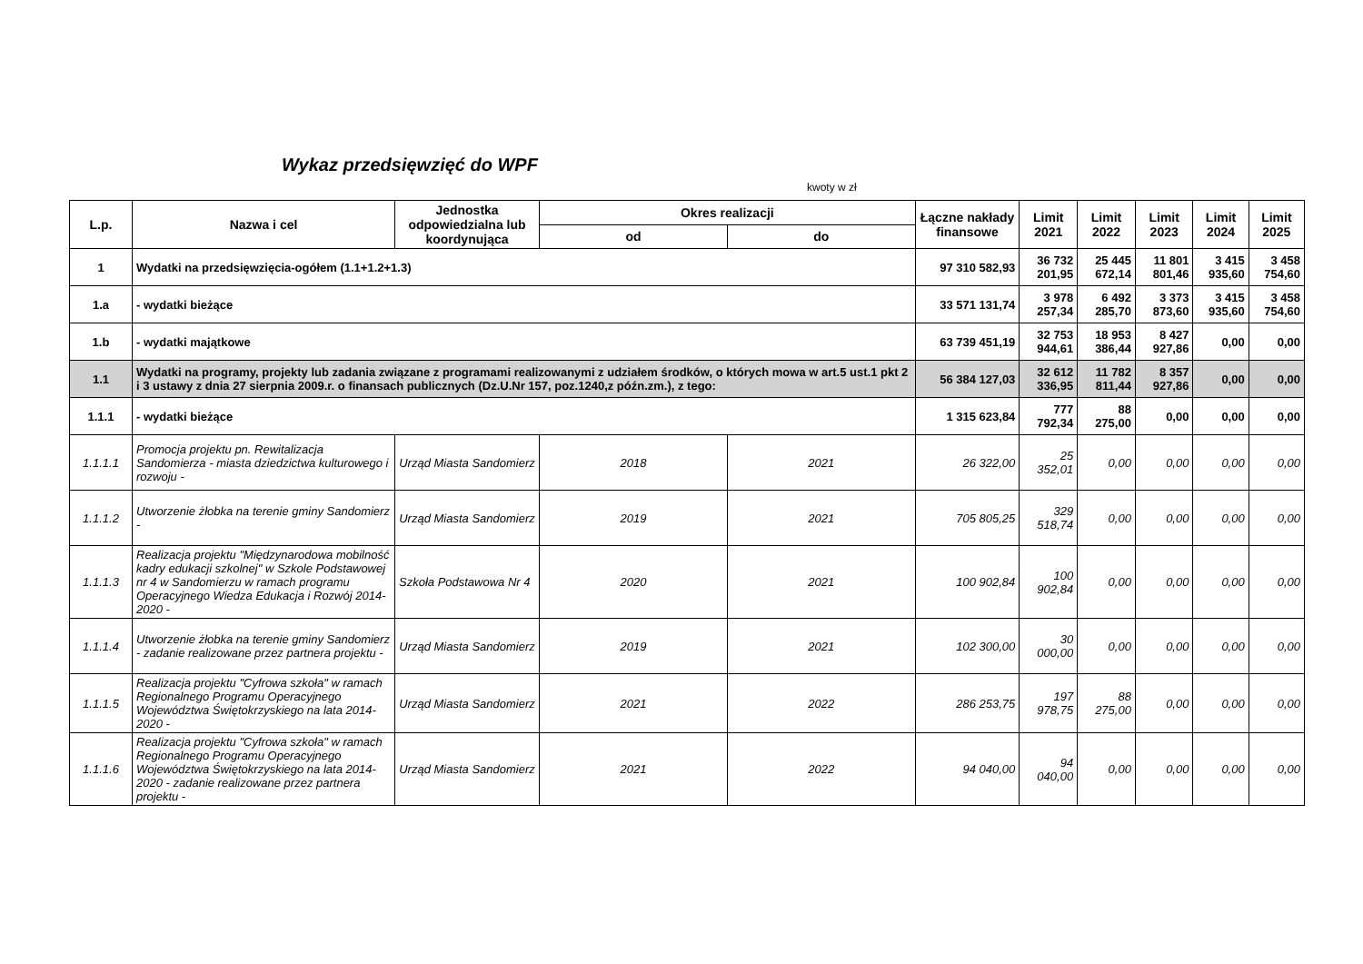Wykaz przedsięwzięć do WPF
kwoty w zł
| L.p. | Nazwa i cel | Jednostka odpowiedzialna lub koordynująca | Okres realizacji | | Łączne nakłady finansowe | Limit 2021 | Limit 2022 | Limit 2023 | Limit 2024 | Limit 2025 |
| --- | --- | --- | --- | --- | --- | --- | --- | --- | --- | --- |
| | | | od | do | | | | | | |
| 1 | Wydatki na przedsięwzięcia-ogółem (1.1+1.2+1.3) | | | | 97 310 582,93 | 36 732 201,95 | 25 445 672,14 | 11 801 801,46 | 3 415 935,60 | 3 458 754,60 |
| 1.a | - wydatki bieżące | | | | 33 571 131,74 | 3 978 257,34 | 6 492 285,70 | 3 373 873,60 | 3 415 935,60 | 3 458 754,60 |
| 1.b | - wydatki majątkowe | | | | 63 739 451,19 | 32 753 944,61 | 18 953 386,44 | 8 427 927,86 | 0,00 | 0,00 |
| 1.1 | Wydatki na programy, projekty lub zadania związane z programami realizowanymi z udziałem środków, o których mowa w art.5 ust.1 pkt 2 i 3 ustawy z dnia 27 sierpnia 2009.r. o finansach publicznych (Dz.U.Nr 157, poz.1240,z późn.zm.), z tego: | | | | 56 384 127,03 | 32 612 336,95 | 11 782 811,44 | 8 357 927,86 | 0,00 | 0,00 |
| 1.1.1 | - wydatki bieżące | | | | 1 315 623,84 | 777 792,34 | 88 275,00 | 0,00 | 0,00 | 0,00 |
| 1.1.1.1 | Promocja projektu pn. Rewitalizacja Sandomierza - miasta dziedzictwa kulturowego i rozwoju - | Urząd Miasta Sandomierz | 2018 | 2021 | 26 322,00 | 25 352,01 | 0,00 | 0,00 | 0,00 | 0,00 |
| 1.1.1.2 | Utworzenie żłobka na terenie gminy Sandomierz - | Urząd Miasta Sandomierz | 2019 | 2021 | 705 805,25 | 329 518,74 | 0,00 | 0,00 | 0,00 | 0,00 |
| 1.1.1.3 | Realizacja projektu "Międzynarodowa mobilność kadry edukacji szkolnej" w Szkole Podstawowej nr 4 w Sandomierzu w ramach programu Operacyjnego Wiedza Edukacja i Rozwój 2014-2020 - | Szkoła Podstawowa Nr 4 | 2020 | 2021 | 100 902,84 | 100 902,84 | 0,00 | 0,00 | 0,00 | 0,00 |
| 1.1.1.4 | Utworzenie żłobka na terenie gminy Sandomierz - zadanie realizowane przez partnera projektu - | Urząd Miasta Sandomierz | 2019 | 2021 | 102 300,00 | 30 000,00 | 0,00 | 0,00 | 0,00 | 0,00 |
| 1.1.1.5 | Realizacja projektu "Cyfrowa szkoła" w ramach Regionalnego Programu Operacyjnego Województwa Świętokrzyskiego na lata 2014-2020 - | Urząd Miasta Sandomierz | 2021 | 2022 | 286 253,75 | 197 978,75 | 88 275,00 | 0,00 | 0,00 | 0,00 |
| 1.1.1.6 | Realizacja projektu "Cyfrowa szkoła" w ramach Regionalnego Programu Operacyjnego Województwa Świętokrzyskiego na lata 2014-2020 - zadanie realizowane przez partnera projektu - | Urząd Miasta Sandomierz | 2021 | 2022 | 94 040,00 | 94 040,00 | 0,00 | 0,00 | 0,00 | 0,00 |